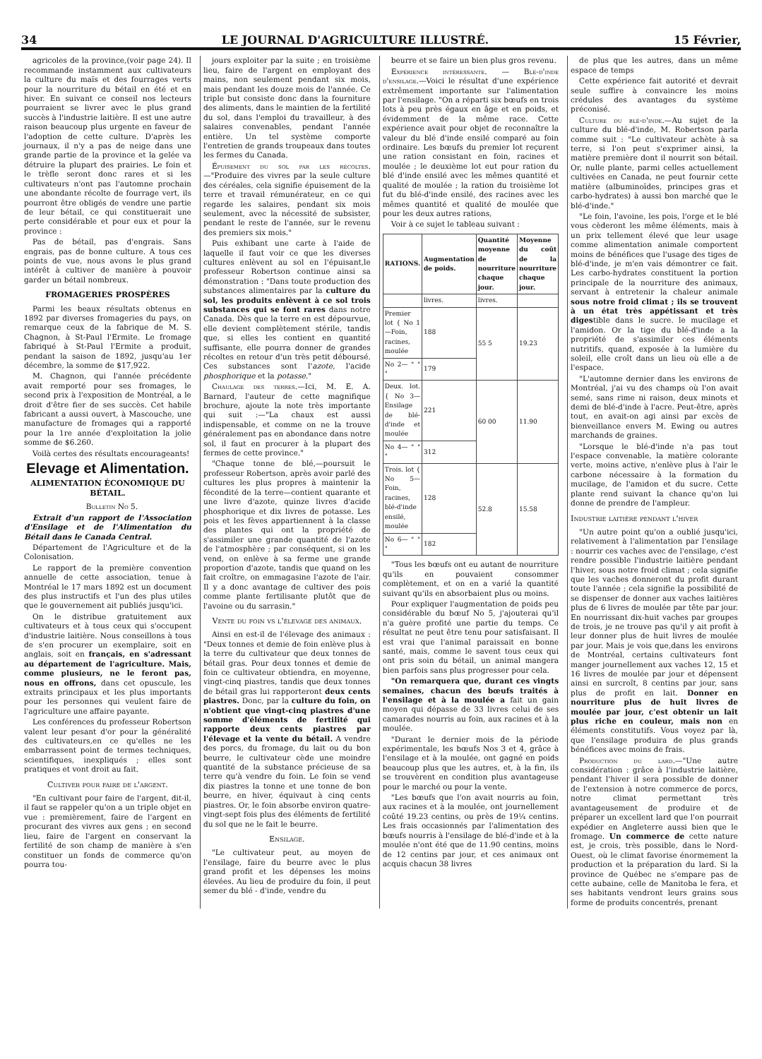34 LE JOURNAL D'AGRICULTURE ILLUSTRÉ. 15 Février,
agricoles de la province,(voir page 24). Il recommande instamment aux cultivateurs la culture du maïs et des fourrages verts pour la nourriture du bétail en été et en hiver. En suivant ce conseil nos lecteurs pourraient se livrer avec le plus grand succès à l'industrie laitière. Il est une autre raison beaucoup plus urgente en faveur de l'adoption de cette culture. D'après les journaux, il n'y a pas de neige dans une grande partie de la province et la gelée va détruire la plupart des prairies. Le foin et le trèfle seront donc rares et si les cultivateurs n'ont pas l'automne prochain une abondante récolte de fourrage vert, ils pourront être obligés de vendre une partie de leur bétail, ce qui constituerait une perte considérable et pour eux et pour la province :
Pas de bétail, pas d'engrais. Sans engrais, pas de bonne culture. A tous ces points de vue, nous avons le plus grand intérêt à cultiver de manière à pouvoir garder un bétail nombreux.
FROMAGERIES PROSPÈRES
Parmi les beaux résultats obtenus en 1892 par diverses fromageries du pays, on remarque ceux de la fabrique de M. S. Chagnon, à St-Paul l'Ermite. Le fromage fabriqué à St-Paul l'Ermite a produit, pendant la saison de 1892, jusqu'au 1er décembre, la somme de $17,922.
M. Chagnon, qui l'année précédente avait remporté pour ses fromages, le second prix à l'exposition de Montréal, a le droit d'être fier de ses succès. Cet habile fabricant a aussi ouvert, à Mascouche, une manufacture de fromages qui a rapporté pour la 1re année d'exploitation la jolie somme de $6.260.
Voilà certes des résultats encourageants!
Elevage et Alimentation.
ALIMENTATION ÉCONOMIQUE DU BÉTAIL.
Bulletin No 5.
Extrait d'un rapport de l'Association d'Ensilage et de l'Alimentation du Bétail dans le Canada Central.
Département de l'Agriculture et de la Colonisation.
Le rapport de la première convention annuelle de cette association, tenue à Montréal le 17 mars 1892 est un document des plus instructifs et l'un des plus utiles que le gouvernement ait publiés jusqu'ici.
On le distribue gratuitement aux cultivateurs et à tous ceux qui s'occupent d'industrie laitière. Nous conseillons à tous de s'en procurer un exemplaire, soit en anglais, soit en français, en s'adressant au département de l'agriculture. Mais, comme plusieurs, ne le feront pas, nous en offrons, dans cet opuscule, les extraits principaux et les plus importants pour les personnes qui veulent faire de l'agriculture une affaire payante.
Les conférences du professeur Robertson valent leur pesant d'or pour la généralité des cultivateurs,en ce qu'elles ne les embarrassent point de termes techniques, scientifiques, inexpliqués ; elles sont pratiques et vont droit au fait.
Cultiver pour faire de l'argent.
"En cultivant pour faire de l'argent, dit-il, il faut se rappeler qu'on a un triple objet en vue : premièrement, faire de l'argent en procurant des vivres aux gens ; en second lieu, faire de l'argent en conservant la fertilité de son champ de manière à s'en constituer un fonds de commerce qu'on pourra tou-
jours exploiter par la suite ; en troisième lieu, faire de l'argent en employant des mains, non seulement pendant six mois, mais pendant les douze mois de l'année. Ce triple but consiste donc dans la fourniture des aliments, dans le maintien de la fertilité du sol, dans l'emploi du travailleur, à des salaires convenables, pendant l'année entière. Un tel système comporte l'entretien de grands troupeaux dans toutes les fermes du Canada.
Épuisement du sol par les récoltes.—"Produire des vivres par la seule culture des céréales, cela signifie épuisement de la terre et travail rémunérateur, en ce qui regarde les salaires, pendant six mois seulement, avec la nécessité de subsister, pendant le reste de l'année, sur le revenu des premiers six mois."
Puis exhibant une carte à l'aide de laquelle il faut voir ce que les diverses cultures enlèvent au sol en l'épuisant,le professeur Robertson continue ainsi sa démonstration : "Dans toute production des substances alimentaires par la culture du sol, les produits enlèvent à ce sol trois substances qui se font rares dans notre Canada. Dès que la terre en est dépourvue, elle devient complètement stérile, tandis que, si elles les contient en quantité suffisante, elle pourra donner de grandes récoltes en retour d'un très petit déboursé. Ces substances sont l'azote, l'acide phosphorique et la potasse."
Chaulage des terres.—Ici, M. E. A. Barnard, l'auteur de cette magnifique brochure, ajoute la note très importante qui suit :—"La chaux est aussi indispensable, et comme on ne la trouve généralement pas en abondance dans notre sol, il faut en procurer à la plupart des fermes de cette province."
"Chaque tonne de blé,—poursuit le professeur Robertson, après avoir parlé des cultures les plus propres à maintenir la fécondité de la terre—contient quarante et une livre d'azote, quinze livres d'acide phosphorique et dix livres de potasse. Les pois et les fèves appartiennent à la classe des plantes qui ont la propriété de s'assimiler une grande quantité de l'azote de l'atmosphère ; par conséquent, si on les vend, on enlève à sa ferme une grande proportion d'azote, tandis que quand on les fait croître, on emmagasine l'azote de l'air. Il y a donc avantage de cultiver des pois comme plante fertilisante plutôt que de l'avoine ou du sarrasin."
Vente du foin vs l'élevage des animaux.
Ainsi en est-il de l'élevage des animaux : "Deux tonnes et demie de foin enlève plus à la terre du cultivateur que deux tonnes de bétail gras. Pour deux tonnes et demie de foin ce cultivateur obtiendra, en moyenne, vingt-cinq piastres, tandis que deux tonnes de bétail gras lui rapporteront deux cents piastres. Donc, par la culture du foin, on n'obtient que vingt-cinq piastres d'une somme d'éléments de fertilité qui rapporte deux cents piastres par l'élevage et la vente du bétail. A vendre des porcs, du fromage, du lait ou du bon beurre, le cultivateur cède une moindre quantité de la substance précieuse de sa terre qu'à vendre du foin. Le foin se vend dix piastres la tonne et une tonne de bon beurre, en hiver, équivaut à cinq cents piastres. Or, le foin absorbe environ quatre-vingt-sept fois plus des éléments de fertilité du sol que ne le fait le beurre.
Ensilage.
"Le cultivateur peut, au moyen de l'ensilage, faire du beurre avec le plus grand profit et les dépenses les moins élevées. Au lieu de produire du foin, il peut semer du blé - d'inde, vendre du
beurre et se faire un bien plus gros revenu.
Expérience intéressante. — Blé-d'inde d'ensilage.—Voici le résultat d'une expérience extrêmement importante sur l'alimentation par l'ensilage. "On a réparti six bœufs en trois lots à peu près égaux en âge et en poids, et évidemment de la même race. Cette expérience avait pour objet de reconnaître la valeur du blé d'inde ensilé comparé au foin ordinaire. Les bœufs du premier lot reçurent une ration consistant en foin, racines et moulée ; le deuxième lot eut pour ration du blé d'inde ensilé avec les mêmes quantité et qualité de moulée ; la ration du troisième lot fut du blé-d'inde ensilé, des racines avec les mêmes quantité et qualité de moulée que pour les deux autres rations,
Voir à ce sujet le tableau suivant :
| RATIONS. | Augmentation de poids. | Quantité moyenne de nourriture chaque jour. | Moyenne du coût de la nourriture chaque jour. |
| --- | --- | --- | --- |
| | livres. | livres. | |
| Premier lot { No 1—Foin, racines, moulée | 188 | 55 5 | 19.23 |
| No 2— " " " | 179 | | |
| Deux. lot. { No 3—Ensilage de blé-d'inde et moulée | 221 | 60 00 | 11.90 |
| No 4— " " " | 312 | | |
| Trois. lot { No 5—Foin, racines, blé-d'inde ensilé, moulée | 128 | 52.8 | 15.58 |
| No 6— " " " | 182 | | |
"Tous les bœufs ont eu autant de nourriture qu'ils en pouvaient consommer complètement, et on en a varié la quantité suivant qu'ils en absorbaient plus ou moins.
Pour expliquer l'augmentation de poids peu considérable du bœuf No 5, j'ajouterai qu'il n'a guère profité une partie du temps. Ce résultat ne peut être tenu pour satisfaisant. Il est vrai que l'animal paraissait en bonne santé, mais, comme le savent tous ceux qui ont pris soin du bétail, un animal mangera bien parfois sans plus progresser pour cela.
"On remarquera que, durant ces vingts semaines, chacun des bœufs traités à l'ensilage et à la moulée a fait un gain moyen qui dépasse de 33 livres celui de ses camarades nourris au foin, aux racines et à la moulée.
"Durant le dernier mois de la période expérimentale, les bœufs Nos 3 et 4, grâce à l'ensilage et à la moulée, ont gagné en poids beaucoup plus que les autres, et, à la fin, ils se trouvèrent en condition plus avantageuse pour le marché ou pour la vente.
"Les bœufs que l'on avait nourris au foin, aux racines et à la moulée, ont journellement coûté 19.23 centins, ou près de 19¼ centins. Les frais occasionnés par l'alimentation des bœufs nourris à l'ensilage de blé-d'inde et à la moulée n'ont été que de 11.90 centins, moins de 12 centins par jour, et ces animaux ont acquis chacun 38 livres
de plus que les autres, dans un même espace de temps
Cette expérience fait autorité et devrait seule suffire à convaincre les moins crédules des avantages du système préconisé.
Culture du blé-d'inde.—Au sujet de la culture du blé-d'inde, M. Robertson parla comme suit : "Le cultivateur achète à sa terre, si l'on peut s'exprimer ainsi, la matière première dont il nourrit son bétail. Or, nulle plante, parmi celles actuellement cultivées en Canada, ne peut fournir cette matière (albuminoïdes, principes gras et carbo-hydrates) à aussi bon marché que le blé-d'inde."
"Le foin, l'avoine, les pois, l'orge et le blé vous cèderont les même éléments, mais à un prix tellement élevé que leur usage comme alimentation animale comportent moins de bénéfices que l'usage des tiges de blé-d'inde, je m'en vais démontrer ce fait. Les carbo-hydrates constituent la portion principale de la nourriture des animaux, servant à entretenir la chaleur animale sous notre froid climat ; ils se trouvent à un état très appétissant et très digestible dans le sucre. le mucilage et l'amidon. Or la tige du blé-d'inde a la propriété de s'assimiler ces éléments nutritifs, quand, exposée à la lumière du soleil, elle croît dans un lieu où elle a de l'espace.
"L'automne dernier dans les environs de Montréal, j'ai vu des champs où l'on avait semé, sans rime ni raison, deux minots et demi de blé-d'inde à l'acre. Peut-être, après tout, en avait-on agi ainsi par excès de bienveillance envers M. Ewing ou autres marchands de graines.
"Lorsque le blé-d'inde n'a pas tout l'espace convenable, la matière colorante verte, moins active, n'enlève plus à l'air le carbone nécessaire à la formation du mucilage, de l'amidon et du sucre. Cette plante rend suivant la chance qu'on lui donne de prendre de l'ampleur.
Industrie laitière pendant l'hiver
"Un autre point qu'on a oublié jusqu'ici, relativement à l'alimentation par l'ensilage : nourrir ces vaches avec de l'ensilage, c'est rendre possible l'industrie laitière pendant l'hiver, sous notre froid climat ; cela signifie que les vaches donneront du profit durant toute l'année ; cela signifie la possibilité de se dispenser de donner aux vaches laitières plus de 6 livres de moulée par tête par jour. En nourrissant dix-huit vaches par groupes de trois, je ne trouve pas qu'il y ait profit à leur donner plus de huit livres de moulée par jour. Mais je vois que,dans les environs de Montréal, certains cultivateurs font manger journellement aux vaches 12, 15 et 16 livres de moulée par jour et dépensent ainsi en surcroît, 8 centins par jour, sans plus de profit en lait. Donner en nourriture plus de huit livres de moulée par jour, c'est obtenir un lait plus riche en couleur, mais non en éléments constitutifs. Vous voyez par là, que l'ensilage produira de plus grands bénéfices avec moins de frais.
Production du lard.—"Une autre considération : grâce à l'industrie laitière, pendant l'hiver il sera possible de donner de l'extension à notre commerce de porcs, notre climat permettant très avantageusement de produire et de préparer un excellent lard que l'on pourrait expédier en Angleterre aussi bien que le fromage. Un commerce de cette nature est, je crois, très possible, dans le Nord-Ouest, où le climat favorise énormement la production et la préparation du lard. Si la province de Québec ne s'empare pas de cette aubaine, celle de Manitoba le fera, et ses habitants vendront leurs grains sous forme de produits concentrés, prenant